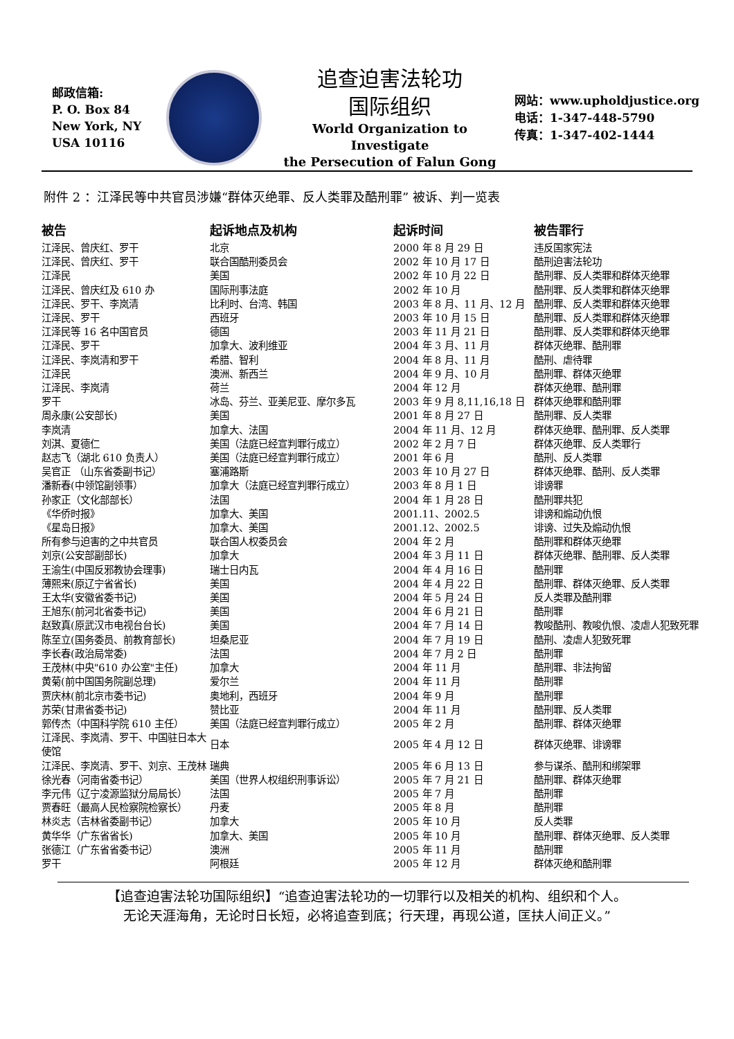邮政信箱:
P. O. Box 84
New York, NY
USA 10116
追查迫害法轮功
国际组织
World Organization to Investigate
the Persecution of Falun Gong
网站：www.upholdjustice.org
电话：1-347-448-5790
传真：1-347-402-1444
附件 2 ：江泽民等中共官员涉嫌“群体灭绝罪、反人类罪及酷刑罪” 被诉、判一览表
| 被告 | 起诉地点及机构 | 起诉时间 | 被告罪行 |
| --- | --- | --- | --- |
| 江泽民、曾庆红、罗干 | 北京 | 2000 年 8 月 29 日 | 违反国家宪法 |
| 江泽民、曾庆红、罗干 | 联合国酷刑委员会 | 2002 年 10 月 17 日 | 酷刑迫害法轮功 |
| 江泽民 | 美国 | 2002 年 10 月 22 日 | 酷刑罪、反人类罪和群体灭绝罪 |
| 江泽民、曾庆红及 610 办 | 国际刑事法庭 | 2002 年 10 月 | 酷刑罪、反人类罪和群体灭绝罪 |
| 江泽民、罗干、李岚清 | 比利时、台湾、韩国 | 2003 年 8 月、11 月、12 月 | 酷刑罪、反人类罪和群体灭绝罪 |
| 江泽民、罗干 | 西班牙 | 2003 年 10 月 15 日 | 酷刑罪、反人类罪和群体灭绝罪 |
| 江泽民等 16 名中国官员 | 德国 | 2003 年 11 月 21 日 | 酷刑罪、反人类罪和群体灭绝罪 |
| 江泽民、罗干 | 加拿大、波利维亚 | 2004 年 3 月、11 月 | 群体灭绝罪、酷刑罪 |
| 江泽民、李岚清和罗干 | 希腊、智利 | 2004 年 8 月、11 月 | 酷刑、虐待罪 |
| 江泽民 | 澳洲、新西兰 | 2004 年 9 月、10 月 | 酷刑罪、群体灭绝罪 |
| 江泽民、李岚清 | 荷兰 | 2004 年 12 月 | 群体灭绝罪、酷刑罪 |
| 罗干 | 冰岛、芬兰、亚美尼亚、摩尔多瓦 | 2003 年 9 月 8,11,16,18 日 | 群体灭绝罪和酷刑罪 |
| 周永康(公安部长) | 美国 | 2001 年 8 月 27 日 | 酷刑罪、反人类罪 |
| 李岚清 | 加拿大、法国 | 2004 年 11 月、12 月 | 群体灭绝罪、酷刑罪、反人类罪 |
| 刘淇、夏德仁 | 美国（法庭已经宣判罪行成立） | 2002 年 2 月 7 日 | 群体灭绝罪、反人类罪行 |
| 赵志飞（湖北 610 负责人） | 美国（法庭已经宣判罪行成立） | 2001 年 6 月 | 酷刑、反人类罪 |
| 吴官正 （山东省委副书记） | 塞浦路斯 | 2003 年 10 月 27 日 | 群体灭绝罪、酷刑、反人类罪 |
| 潘新春(中领馆副领事） | 加拿大（法庭已经宣判罪行成立） | 2003 年 8 月 1 日 | 诽谤罪 |
| 孙家正（文化部部长） | 法国 | 2004 年 1 月 28 日 | 酷刑罪共犯 |
| 《华侨时报》 | 加拿大、美国 | 2001.11、2002.5 | 诽谤和煽动仇恨 |
| 《星岛日报》 | 加拿大、美国 | 2001.12、2002.5 | 诽谤、过失及煽动仇恨 |
| 所有参与迫害的之中共官员 | 联合国人权委员会 | 2004 年 2 月 | 酷刑罪和群体灭绝罪 |
| 刘京(公安部副部长) | 加拿大 | 2004 年 3 月 11 日 | 群体灭绝罪、酷刑罪、反人类罪 |
| 王渝生(中国反邪教协会理事) | 瑞士日内瓦 | 2004 年 4 月 16 日 | 酷刑罪 |
| 薄熙来(原辽宁省省长) | 美国 | 2004 年 4 月 22 日 | 酷刑罪、群体灭绝罪、反人类罪 |
| 王太华(安徽省委书记) | 美国 | 2004 年 5 月 24 日 | 反人类罪及酷刑罪 |
| 王旭东(前河北省委书记) | 美国 | 2004 年 6 月 21 日 | 酷刑罪 |
| 赵致真(原武汉市电视台台长) | 美国 | 2004 年 7 月 14 日 | 教唆酷刑、教唆仇恨、凌虐人犯致死罪 |
| 陈至立(国务委员、前教育部长) | 坦桑尼亚 | 2004 年 7 月 19 日 | 酷刑、凌虐人犯致死罪 |
| 李长春(政治局常委) | 法国 | 2004 年 7 月 2 日 | 酷刑罪 |
| 王茂林(中央"610 办公室"主任) | 加拿大 | 2004 年 11 月 | 酷刑罪、非法拘留 |
| 黄菊(前中国国务院副总理) | 爱尔兰 | 2004 年 11 月 | 酷刑罪 |
| 贾庆林(前北京市委书记) | 奥地利，西班牙 | 2004 年 9 月 | 酷刑罪 |
| 苏荣(甘肃省委书记) | 赞比亚 | 2004 年 11 月 | 酷刑罪、反人类罪 |
| 郭传杰（中国科学院 610 主任） | 美国（法庭已经宣判罪行成立） | 2005 年 2 月 | 酷刑罪、群体灭绝罪 |
| 江泽民、李岚清、罗干、中国驻日本大使馆 | 日本 | 2005 年 4 月 12 日 | 群体灭绝罪、诽谤罪 |
| 江泽民、李岚清、罗干、刘京、王茂林 | 瑞典 | 2005 年 6 月 13 日 | 参与谋杀、酷刑和绑架罪 |
| 徐光春（河南省委书记） | 美国（世界人权组织刑事诉讼） | 2005 年 7 月 21 日 | 酷刑罪、群体灭绝罪 |
| 李元伟（辽宁凌源监狱分局局长） | 法国 | 2005 年 7 月 | 酷刑罪 |
| 贾春旺（最高人民检察院检察长） | 丹麦 | 2005 年 8 月 | 酷刑罪 |
| 林炎志（吉林省委副书记） | 加拿大 | 2005 年 10 月 | 反人类罪 |
| 黄华华（广东省省长) | 加拿大、美国 | 2005 年 10 月 | 酷刑罪、群体灭绝罪、反人类罪 |
| 张德江（广东省省委书记） | 澳洲 | 2005 年 11 月 | 酷刑罪 |
| 罗干 | 阿根廷 | 2005 年 12 月 | 群体灭绝和酷刑罪 |
【追查迫害法轮功国际组织】“追查迫害法轮功的一切罪行以及相关的机构、组织和个人。
无论天涯海角，无论时日长短，必将追查到底；行天理，再现公道，匡扶人间正义。”